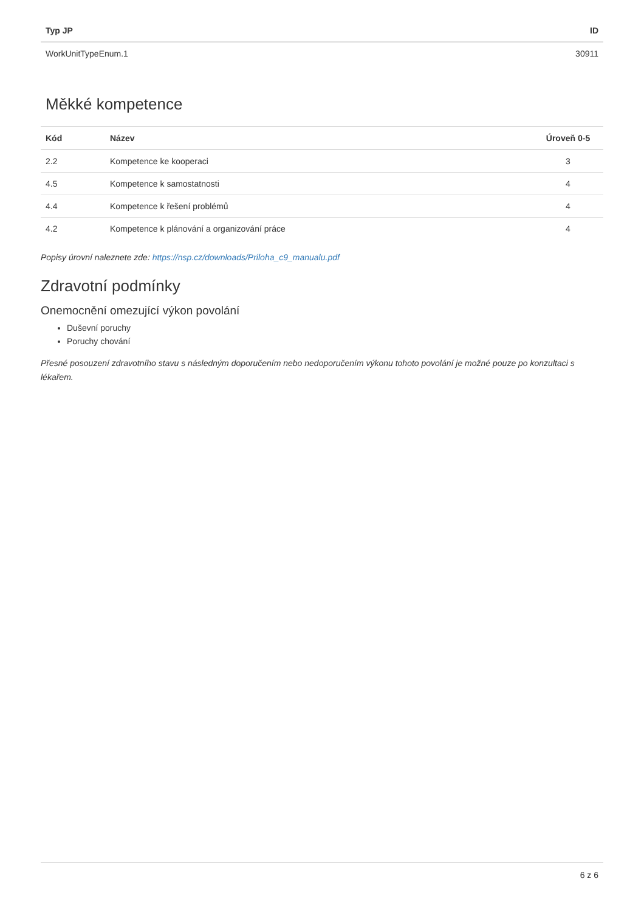| Typ JP | ID |
| --- | --- |
| WorkUnitTypeEnum.1 | 30911 |
Měkké kompetence
| Kód | Název | Úroveň 0-5 |
| --- | --- | --- |
| 2.2 | Kompetence ke kooperaci | 3 |
| 4.5 | Kompetence k samostatnosti | 4 |
| 4.4 | Kompetence k řešení problémů | 4 |
| 4.2 | Kompetence k plánování a organizování práce | 4 |
Popisy úrovní naleznete zde: https://nsp.cz/downloads/Priloha_c9_manualu.pdf
Zdravotní podmínky
Onemocnění omezující výkon povolání
Duševní poruchy
Poruchy chování
Přesné posouzení zdravotního stavu s následným doporučením nebo nedoporučením výkonu tohoto povolání je možné pouze po konzultaci s lékařem.
6 z 6